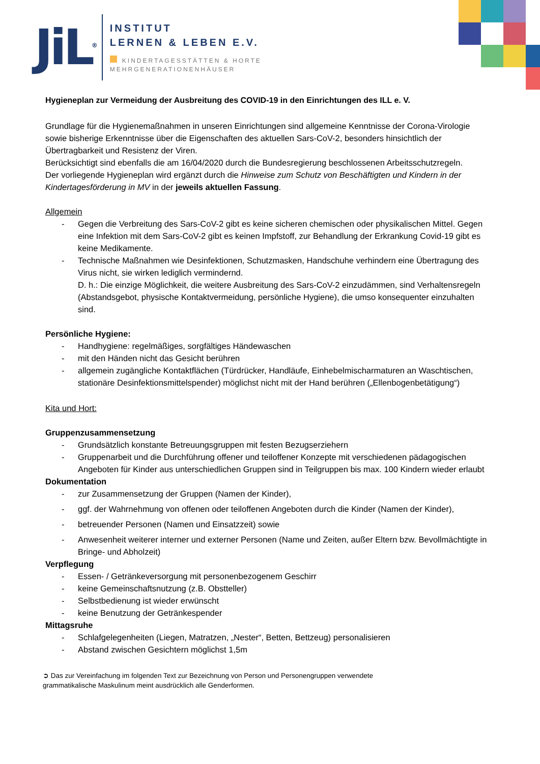JiL<sup>®</sup>
INSTITUT
LERNEN & LEBEN E.V.
KINDERTAGESSTÄTTEN & HORTE
MEHRGENERATIONENHÄUSER
Hygieneplan zur Vermeidung der Ausbreitung des COVID-19 in den Einrichtungen des ILL e. V.
Grundlage für die Hygienemaßnahmen in unseren Einrichtungen sind allgemeine Kenntnisse der Corona-Virologie sowie bisherige Erkenntnisse über die Eigenschaften des aktuellen Sars-CoV-2, besonders hinsichtlich der Übertragbarkeit und Resistenz der Viren.
Berücksichtigt sind ebenfalls die am 16/04/2020 durch die Bundesregierung beschlossenen Arbeitsschutzregeln.
Der vorliegende Hygieneplan wird ergänzt durch die Hinweise zum Schutz von Beschäftigten und Kindern in der Kindertagesförderung in MV in der jeweils aktuellen Fassung.
Allgemein
- Gegen die Verbreitung des Sars-CoV-2 gibt es keine sicheren chemischen oder physikalischen Mittel. Gegen eine Infektion mit dem Sars-CoV-2 gibt es keinen Impfstoff, zur Behandlung der Erkrankung Covid-19 gibt es keine Medikamente.
- Technische Maßnahmen wie Desinfektionen, Schutzmasken, Handschuhe verhindern eine Übertragung des Virus nicht, sie wirken lediglich vermindernd.
D. h.: Die einzige Möglichkeit, die weitere Ausbreitung des Sars-CoV-2 einzudämmen, sind Verhaltensregeln (Abstandsgebot, physische Kontaktvermeidung, persönliche Hygiene), die umso konsequenter einzuhalten sind.
Persönliche Hygiene:
- Handhygiene: regelmäßiges, sorgfältiges Händewaschen
- mit den Händen nicht das Gesicht berühren
- allgemein zugängliche Kontaktflächen (Türdrücker, Handläufe, Einhebelmischarmaturen an Waschtischen, stationäre Desinfektionsmittelspender) möglichst nicht mit der Hand berühren („Ellenbogenbetätigung“)
Kita und Hort:
Gruppenzusammensetzung
- Grundsätzlich konstante Betreuungsgruppen mit festen Bezugserziehern
- Gruppenarbeit und die Durchführung offener und teiloffener Konzepte mit verschiedenen pädagogischen Angeboten für Kinder aus unterschiedlichen Gruppen sind in Teilgruppen bis max. 100 Kindern wieder erlaubt
Dokumentation
- zur Zusammensetzung der Gruppen (Namen der Kinder),
- ggf. der Wahrnehmung von offenen oder teiloffenen Angeboten durch die Kinder (Namen der Kinder),
- betreuender Personen (Namen und Einsatzzeit) sowie
- Anwesenheit weiterer interner und externer Personen (Name und Zeiten, außer Eltern bzw. Bevollmächtigte in Bringe- und Abholzeit)
Verpflegung
- Essen- / Getränkeversorgung mit personenbezogenem Geschirr
- keine Gemeinschaftsnutzung (z.B. Obstteller)
- Selbstbedienung ist wieder erwünscht
- keine Benutzung der Getränkespender
Mittagsruhe
- Schlafgelegenheiten (Liegen, Matratzen, „Nester“, Betten, Bettzeug) personalisieren
- Abstand zwischen Gesichtern möglichst 1,5m
➲ Das zur Vereinfachung im folgenden Text zur Bezeichnung von Person und Personengruppen verwendete
grammatikalische Maskulinum meint ausdrücklich alle Genderformen.